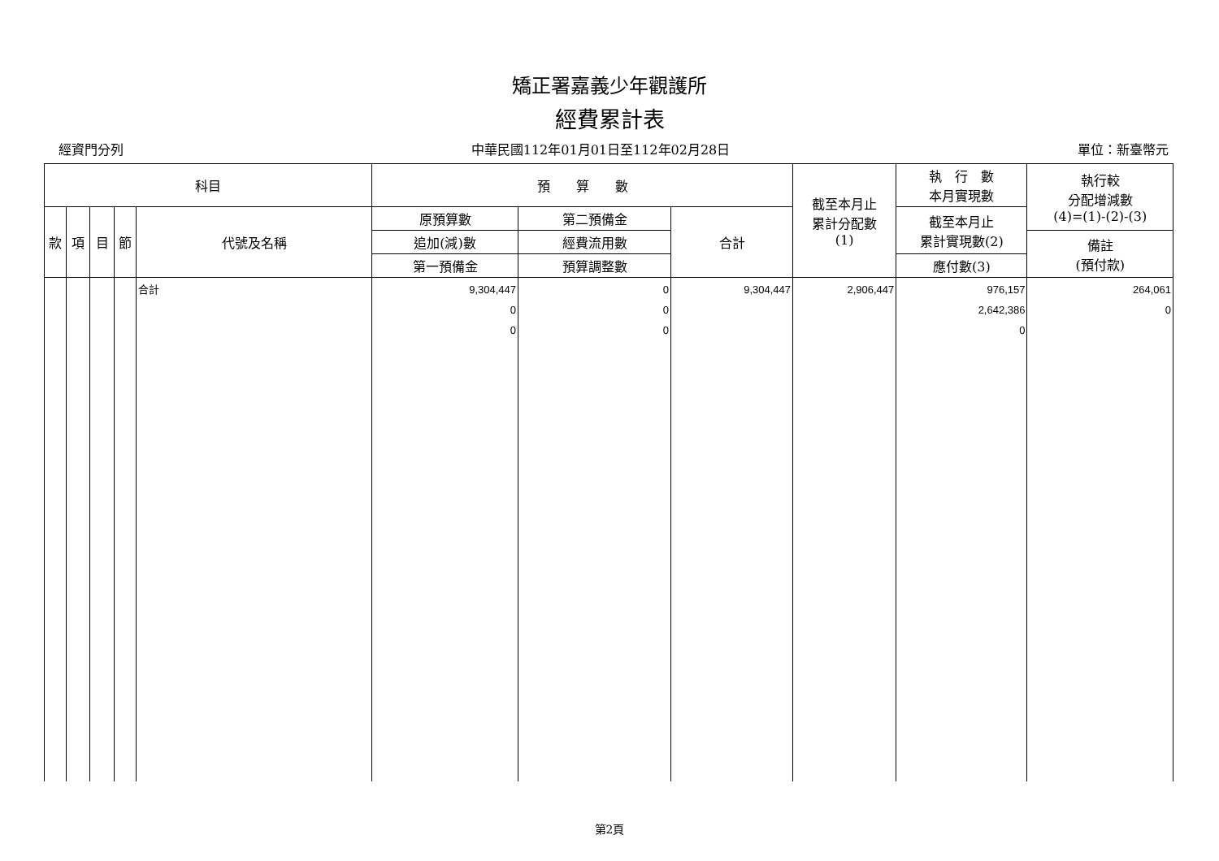矯正署嘉義少年觀護所
經費累計表
經資門分列 中華民國112年01月01日至112年02月28日 單位：新臺幣元
| 科目 | | | | | 預 算 數 | | | 截至本月止 累計分配數 (1) | 執 行 數 本月實現數 | 執行較 分配增減數 (4)=(1)-(2)-(3) |
| --- | --- | --- | --- | --- | --- | --- | --- | --- | --- | --- |
| 款 | 項 | 目 | 節 | 代號及名稱 | 原預算數 | 第二預備金 | 合計 | | 截至本月止 累計實現數(2) | |
| | | | | | 追加(減)數 | 經費流用數 | | | | 備註 (預付款) |
| | | | | | 第一預備金 | 預算調整數 | | | 應付數(3) | |
| | | | | 合計 | 9,304,447 0 0 | 0 0 0 | 9,304,447 | 2,906,447 | 976,157 2,642,386 0 | 264,061 0 |
第2頁